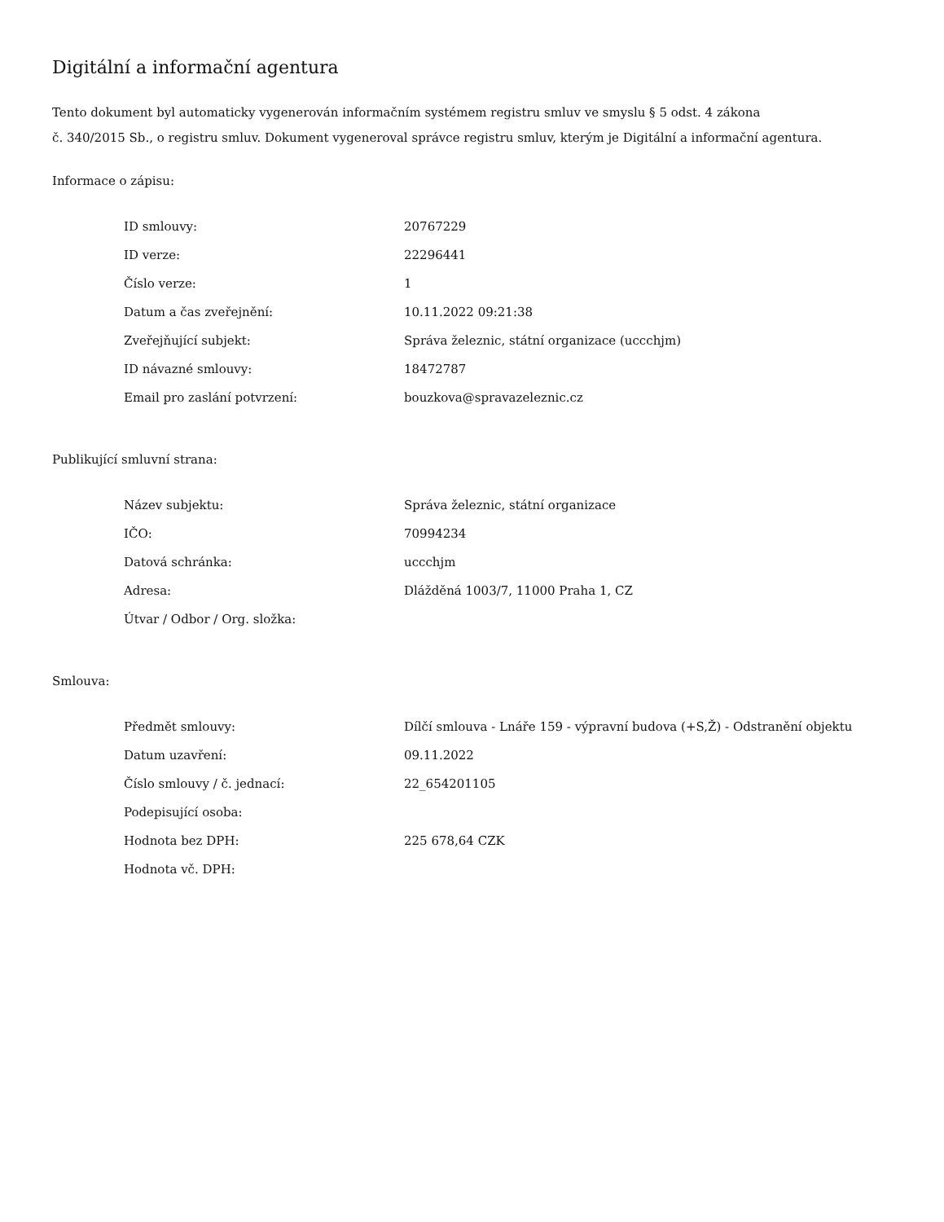Digitální a informační agentura
Tento dokument byl automaticky vygenerován informačním systémem registru smluv ve smyslu § 5 odst. 4 zákona
č. 340/2015 Sb., o registru smluv. Dokument vygeneroval správce registru smluv, kterým je Digitální a informační agentura.
Informace o zápisu:
| ID smlouvy: | 20767229 |
| ID verze: | 22296441 |
| Číslo verze: | 1 |
| Datum a čas zveřejnění: | 10.11.2022 09:21:38 |
| Zveřejňující subjekt: | Správa železnic, státní organizace (uccchjm) |
| ID návazné smlouvy: | 18472787 |
| Email pro zaslání potvrzení: | bouzkova@spravazeleznic.cz |
Publikující smluvní strana:
| Název subjektu: | Správa železnic, státní organizace |
| IČO: | 70994234 |
| Datová schránka: | uccchjm |
| Adresa: | Dlážděná 1003/7, 11000 Praha 1, CZ |
| Útvar / Odbor / Org. složka: | |
Smlouva:
| Předmět smlouvy: | Dílčí smlouva - Lnáře 159 - výpravní budova (+S,Ž) - Odstranění objektu |
| Datum uzavření: | 09.11.2022 |
| Číslo smlouvy / č. jednací: | 22_654201105 |
| Podepisující osoba: | |
| Hodnota bez DPH: | 225 678,64 CZK |
| Hodnota vč. DPH: | |